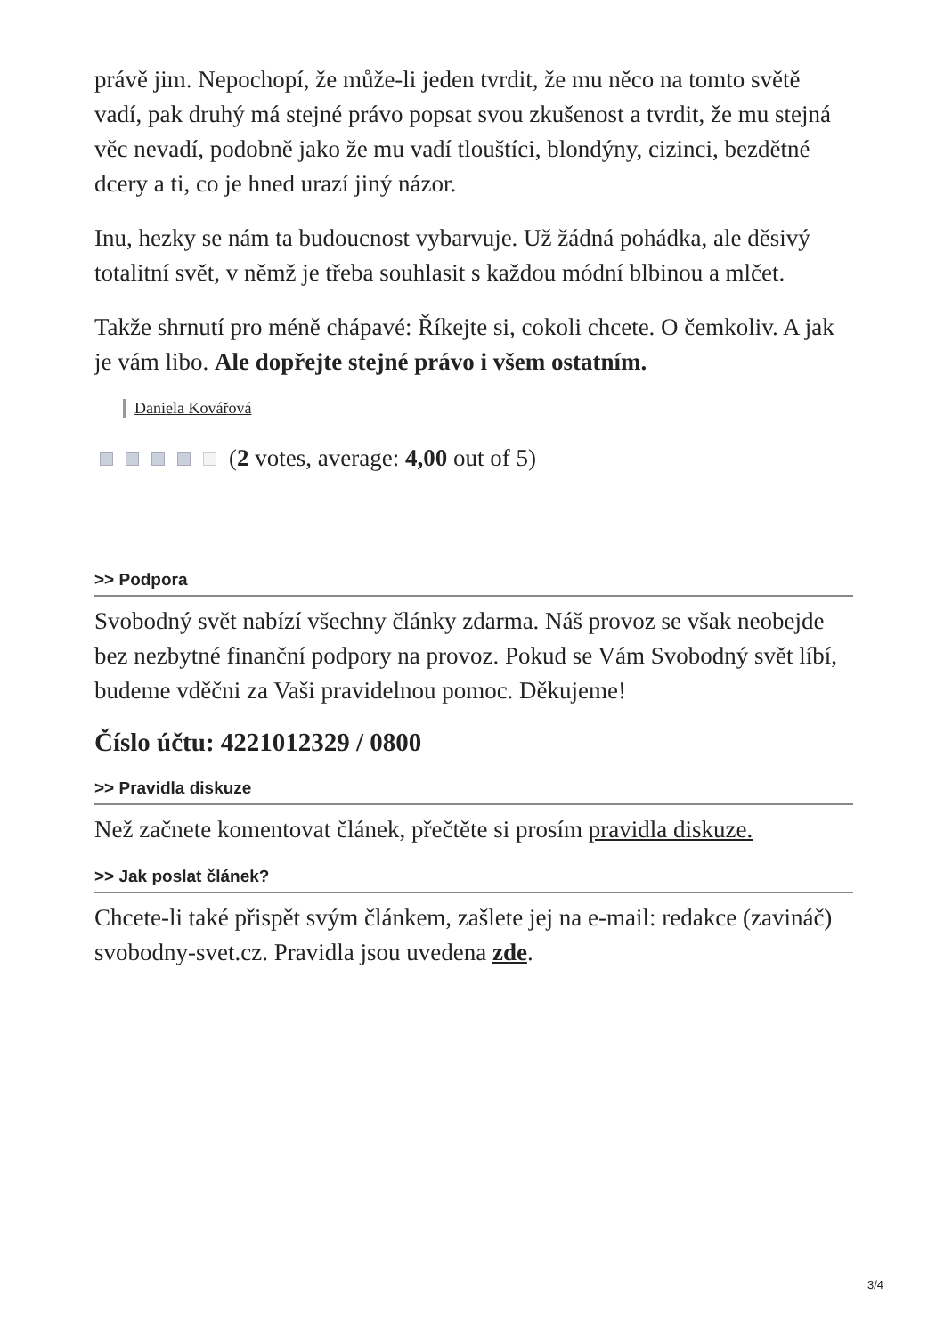právě jim. Nepochopí, že může-li jeden tvrdit, že mu něco na tomto světě vadí, pak druhý má stejné právo popsat svou zkušenost a tvrdit, že mu stejná věc nevadí, podobně jako že mu vadí tlouštíci, blondýny, cizinci, bezdětné dcery a ti, co je hned urazí jiný názor.
Inu, hezky se nám ta budoucnost vybarvuje. Už žádná pohádka, ale děsivý totalitní svět, v němž je třeba souhlasit s každou módní blbinou a mlčet.
Takže shrnutí pro méně chápavé: Říkejte si, cokoli chcete. O čemkoliv. A jak je vám libo. Ale dopřejte stejné právo i všem ostatním.
Daniela Kovářová
(2 votes, average: 4,00 out of 5)
>> Podpora
Svobodný svět nabízí všechny články zdarma. Náš provoz se však neobejde bez nezbytné finanční podpory na provoz. Pokud se Vám Svobodný svět líbí, budeme vděčni za Vaši pravidelnou pomoc. Děkujeme!
Číslo účtu: 4221012329 / 0800
>> Pravidla diskuze
Než začnete komentovat článek, přečtěte si prosím pravidla diskuze.
>> Jak poslat článek?
Chcete-li také přispět svým článkem, zašlete jej na e-mail: redakce (zavináč) svobodny-svet.cz. Pravidla jsou uvedena zde.
3/4